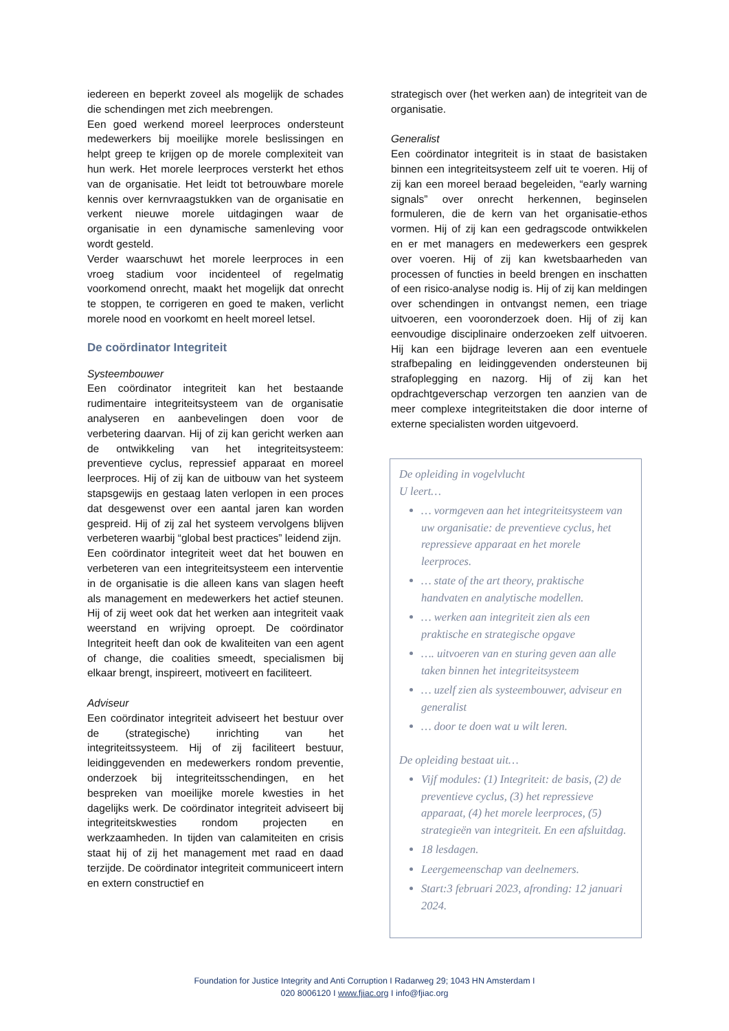iedereen en beperkt zoveel als mogelijk de schades die schendingen met zich meebrengen.
Een goed werkend moreel leerproces ondersteunt medewerkers bij moeilijke morele beslissingen en helpt greep te krijgen op de morele complexiteit van hun werk. Het morele leerproces versterkt het ethos van de organisatie. Het leidt tot betrouwbare morele kennis over kernvraagstukken van de organisatie en verkent nieuwe morele uitdagingen waar de organisatie in een dynamische samenleving voor wordt gesteld.
Verder waarschuwt het morele leerproces in een vroeg stadium voor incidenteel of regelmatig voorkomend onrecht, maakt het mogelijk dat onrecht te stoppen, te corrigeren en goed te maken, verlicht morele nood en voorkomt en heelt moreel letsel.
De coördinator Integriteit
Systeembouwer
Een coördinator integriteit kan het bestaande rudimentaire integriteitsysteem van de organisatie analyseren en aanbevelingen doen voor de verbetering daarvan. Hij of zij kan gericht werken aan de ontwikkeling van het integriteitsysteem: preventieve cyclus, repressief apparaat en moreel leerproces. Hij of zij kan de uitbouw van het systeem stapsgewijs en gestaag laten verlopen in een proces dat desgewenst over een aantal jaren kan worden gespreid. Hij of zij zal het systeem vervolgens blijven verbeteren waarbij “global best practices” leidend zijn.
Een coördinator integriteit weet dat het bouwen en verbeteren van een integriteitsysteem een interventie in de organisatie is die alleen kans van slagen heeft als management en medewerkers het actief steunen. Hij of zij weet ook dat het werken aan integriteit vaak weerstand en wrijving oproept. De coördinator Integriteit heeft dan ook de kwaliteiten van een agent of change, die coalities smeedt, specialismen bij elkaar brengt, inspireert, motiveert en faciliteert.
Adviseur
Een coördinator integriteit adviseert het bestuur over de (strategische) inrichting van het integriteitssysteem. Hij of zij faciliteert bestuur, leidinggevenden en medewerkers rondom preventie, onderzoek bij integriteitsschendingen, en het bespreken van moeilijke morele kwesties in het dagelijks werk. De coördinator integriteit adviseert bij integriteitskwesties rondom projecten en werkzaamheden. In tijden van calamiteiten en crisis staat hij of zij het management met raad en daad terzijde. De coördinator integriteit communiceert intern en extern constructief en
strategisch over (het werken aan) de integriteit van de organisatie.
Generalist
Een coördinator integriteit is in staat de basistaken binnen een integriteitsysteem zelf uit te voeren. Hij of zij kan een moreel beraad begeleiden, “early warning signals” over onrecht herkennen, beginselen formuleren, die de kern van het organisatie-ethos vormen. Hij of zij kan een gedragscode ontwikkelen en er met managers en medewerkers een gesprek over voeren. Hij of zij kan kwetsbaarheden van processen of functies in beeld brengen en inschatten of een risico-analyse nodig is. Hij of zij kan meldingen over schendingen in ontvangst nemen, een triage uitvoeren, een vooronderzoek doen. Hij of zij kan eenvoudige disciplinaire onderzoeken zelf uitvoeren. Hij kan een bijdrage leveren aan een eventuele strafbepaling en leidinggevenden ondersteunen bij strafoplegging en nazorg. Hij of zij kan het opdrachtgeverschap verzorgen ten aanzien van de meer complexe integriteitstaken die door interne of externe specialisten worden uitgevoerd.
De opleiding in vogelvlucht
U leert…
… vormgeven aan het integriteitsysteem van uw organisatie: de preventieve cyclus, het repressieve apparaat en het morele leerproces.
… state of the art theory, praktische handvaten en analytische modellen.
… werken aan integriteit zien als een praktische en strategische opgave
…. uitvoeren van en sturing geven aan alle taken binnen het integriteitsysteem
… uzelf zien als systeembouwer, adviseur en generalist
… door te doen wat u wilt leren.
De opleiding bestaat uit…
Vijf modules: (1) Integriteit: de basis, (2) de preventieve cyclus, (3) het repressieve apparaat, (4) het morele leerproces, (5) strategieën van integriteit. En een afsluitdag.
18 lesdagen.
Leergemeenschap van deelnemers.
Start:3 februari 2023, afronding: 12 januari 2024.
Foundation for Justice Integrity and Anti Corruption I Radarweg 29; 1043 HN Amsterdam I
020 8006120 I www.fjiac.org I info@fjiac.org